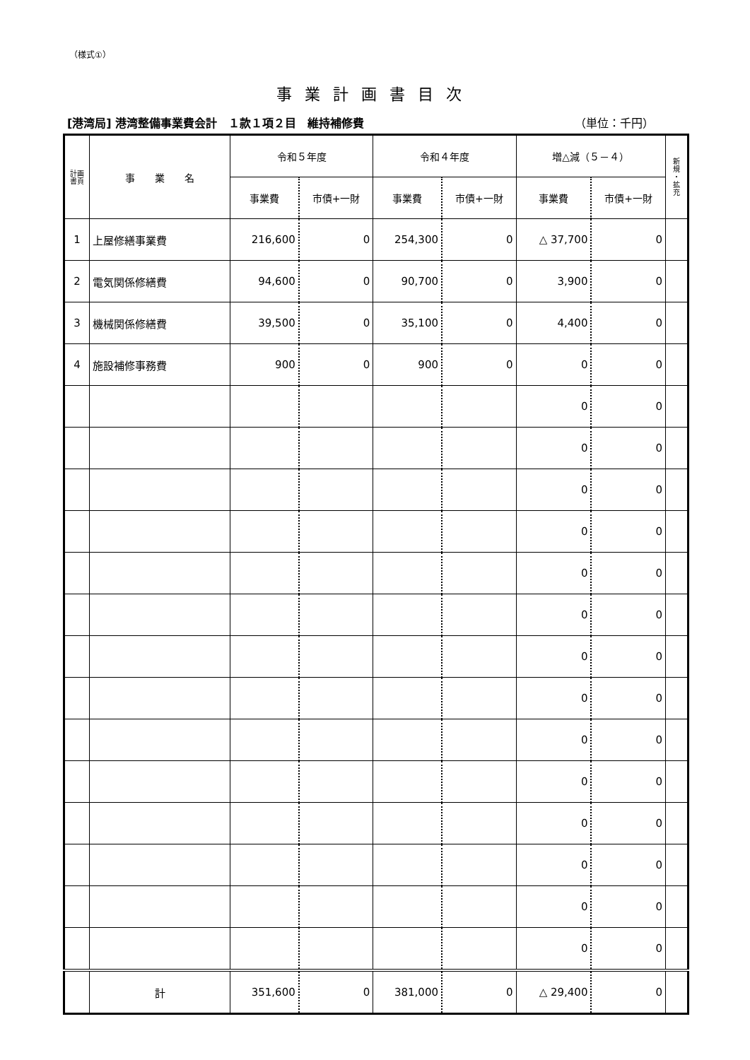（様式①）
事業計画書目次
[港湾局] 港湾整備事業費会計　１款１項２目　維持補修費 （単位：千円）
| 計画 書頁 | 事 業 名 | 令和５年度 | | 令和４年度 | | 増△減（５－４） | | 新 規 ・ 拡 充 |
| --- | --- | --- | --- | --- | --- | --- | --- | --- |
| | | 事業費 | 市債+一財 | 事業費 | 市債+一財 | 事業費 | 市債+一財 | |
| 1 | 上屋修繕事業費 | 216,600 | 0 | 254,300 | 0 | △ 37,700 | 0 | |
| 2 | 電気関係修繕費 | 94,600 | 0 | 90,700 | 0 | 3,900 | 0 | |
| 3 | 機械関係修繕費 | 39,500 | 0 | 35,100 | 0 | 4,400 | 0 | |
| 4 | 施設補修事務費 | 900 | 0 | 900 | 0 | 0 | 0 | |
| | | | | | | 0 | 0 | |
| | | | | | | 0 | 0 | |
| | | | | | | 0 | 0 | |
| | | | | | | 0 | 0 | |
| | | | | | | 0 | 0 | |
| | | | | | | 0 | 0 | |
| | | | | | | 0 | 0 | |
| | | | | | | 0 | 0 | |
| | | | | | | 0 | 0 | |
| | | | | | | 0 | 0 | |
| | | | | | | 0 | 0 | |
| | | | | | | 0 | 0 | |
| | | | | | | 0 | 0 | |
| | | | | | | 0 | 0 | |
| | 計 | 351,600 | 0 | 381,000 | 0 | △ 29,400 | 0 | |